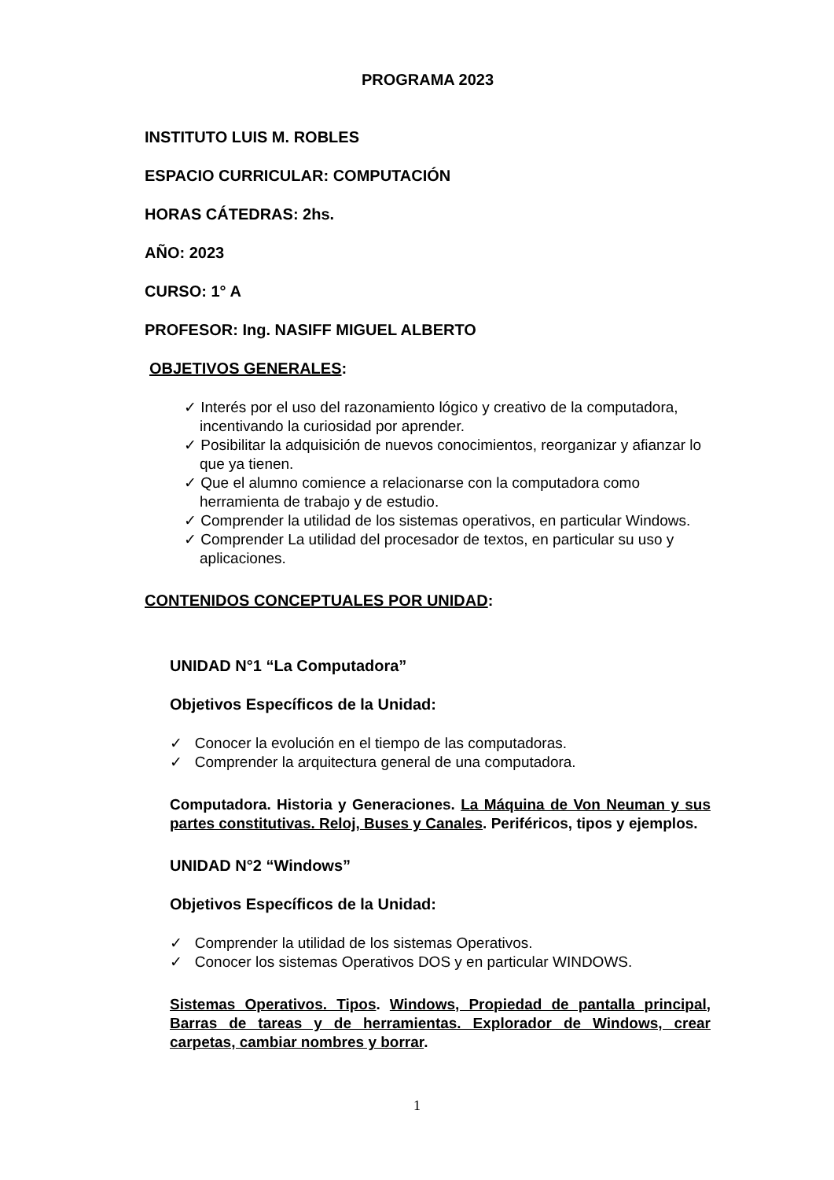PROGRAMA 2023
INSTITUTO LUIS M. ROBLES
ESPACIO CURRICULAR: COMPUTACIÓN
HORAS CÁTEDRAS: 2hs.
AÑO: 2023
CURSO: 1° A
PROFESOR: Ing. NASIFF MIGUEL ALBERTO
OBJETIVOS GENERALES:
✓ Interés por el uso del razonamiento lógico y creativo de la computadora, incentivando la curiosidad por aprender.
✓ Posibilitar la adquisición de nuevos conocimientos, reorganizar y afianzar lo que ya tienen.
✓ Que el alumno comience a relacionarse con la computadora como herramienta de trabajo y de estudio.
✓ Comprender la utilidad de los sistemas operativos, en particular Windows.
✓ Comprender La utilidad del procesador de textos, en particular su uso y aplicaciones.
CONTENIDOS CONCEPTUALES POR UNIDAD:
UNIDAD N°1 “La Computadora”
Objetivos Específicos de la Unidad:
✓ Conocer la evolución en el tiempo de las computadoras.
✓ Comprender la arquitectura general de una computadora.
Computadora. Historia y Generaciones. La Máquina de Von Neuman y sus partes constitutivas. Reloj, Buses y Canales. Periféricos, tipos y ejemplos.
UNIDAD N°2 “Windows”
Objetivos Específicos de la Unidad:
✓ Comprender la utilidad de los sistemas Operativos.
✓ Conocer los sistemas Operativos DOS y en particular WINDOWS.
Sistemas Operativos. Tipos. Windows, Propiedad de pantalla principal, Barras de tareas y de herramientas. Explorador de Windows, crear carpetas, cambiar nombres y borrar.
1